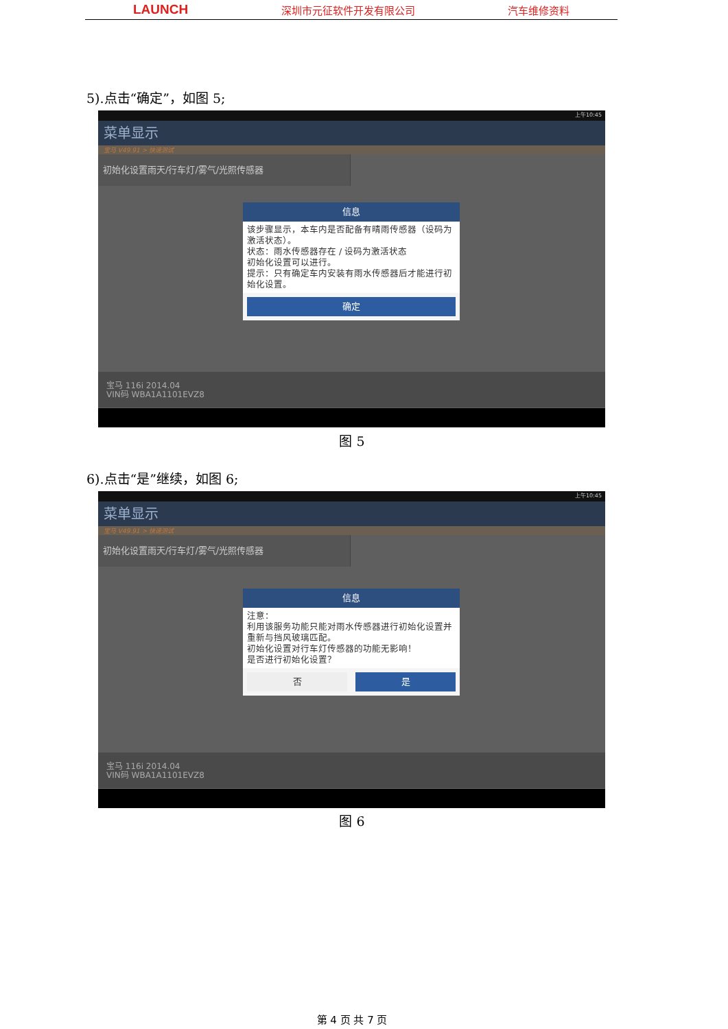LAUNCH 深圳市元征软件开发有限公司 汽车维修资料
5).点击“确定”，如图 5;
上午10:45
菜单显示
宝马 V49.91 > 快速测试
初始化设置雨天/行车灯/雾气/光照传感器
信息
该步骤显示，本车内是否配备有晴雨传感器（设码为激活状态）。
状态：雨水传感器存在 / 设码为激活状态
初始化设置可以进行。
提示：只有确定车内安装有雨水传感器后才能进行初始化设置。
确定
宝马 116i 2014.04
VIN码 WBA1A1101EVZ8
图 5
6).点击“是”继续，如图 6;
上午10:45
菜单显示
宝马 V49.91 > 快速测试
初始化设置雨天/行车灯/雾气/光照传感器
信息
注意：
利用该服务功能只能对雨水传感器进行初始化设置并重新与挡风玻璃匹配。
初始化设置对行车灯传感器的功能无影响！
是否进行初始化设置？
否 是
宝马 116i 2014.04
VIN码 WBA1A1101EVZ8
图 6
第 4 页 共 7 页